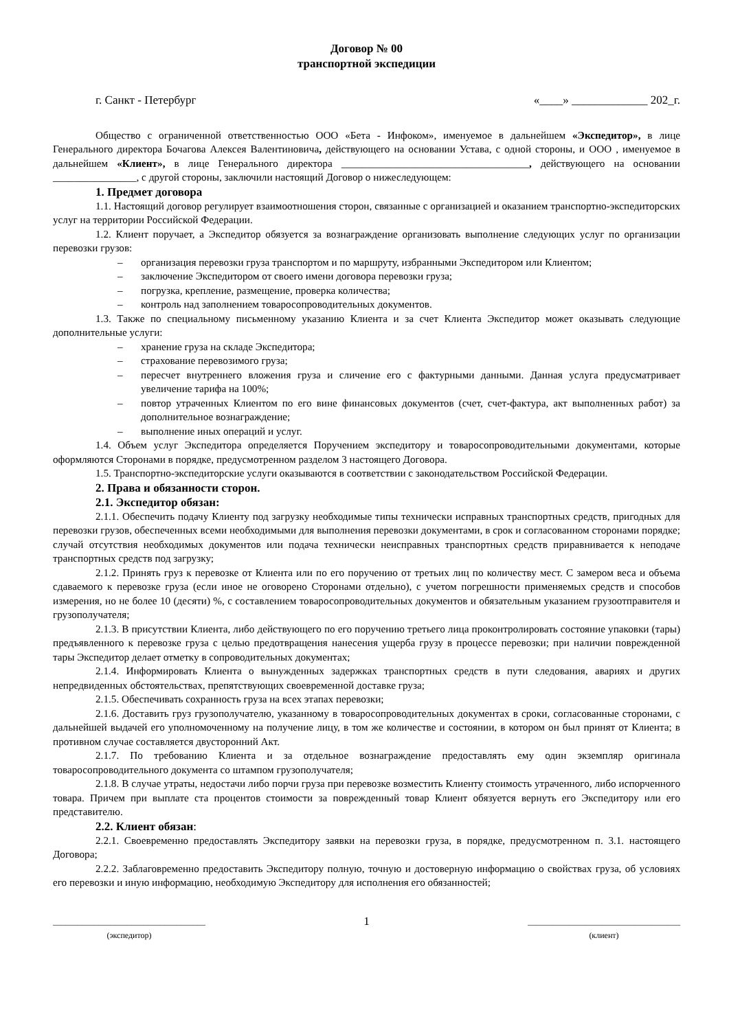Договор № 00
транспортной экспедиции
г. Санкт - Петербург «____» _____________ 202_г.
Общество с ограниченной ответственностью ООО «Бета - Инфоком», именуемое в дальнейшем «Экспедитор», в лице Генерального директора Бочагова Алексея Валентиновича, действующего на основании Устава, с одной стороны, и ООО , именуемое в дальнейшем «Клиент», в лице Генерального директора ____________________________________, действующего на основании ________________, с другой стороны, заключили настоящий Договор о нижеследующем:
1. Предмет договора
1.1. Настоящий договор регулирует взаимоотношения сторон, связанные с организацией и оказанием транспортно-экспедиторских услуг на территории Российской Федерации.
1.2. Клиент поручает, а Экспедитор обязуется за вознаграждение организовать выполнение следующих услуг по организации перевозки грузов:
– организация перевозки груза транспортом и по маршруту, избранными Экспедитором или Клиентом;
– заключение Экспедитором от своего имени договора перевозки груза;
– погрузка, крепление, размещение, проверка количества;
– контроль над заполнением товаросопроводительных документов.
1.3. Также по специальному письменному указанию Клиента и за счет Клиента Экспедитор может оказывать следующие дополнительные услуги:
– хранение груза на складе Экспедитора;
– страхование перевозимого груза;
– пересчет внутреннего вложения груза и сличение его с фактурными данными. Данная услуга предусматривает увеличение тарифа на 100%;
– повтор утраченных Клиентом по его вине финансовых документов (счет, счет-фактура, акт выполненных работ) за дополнительное вознаграждение;
– выполнение иных операций и услуг.
1.4. Объем услуг Экспедитора определяется Поручением экспедитору и товаросопроводительными документами, которые оформляются Сторонами в порядке, предусмотренном разделом 3 настоящего Договора.
1.5. Транспортно-экспедиторские услуги оказываются в соответствии с законодательством Российской Федерации.
2. Права и обязанности сторон.
2.1. Экспедитор обязан:
2.1.1. Обеспечить подачу Клиенту под загрузку необходимые типы технически исправных транспортных средств, пригодных для перевозки грузов, обеспеченных всеми необходимыми для выполнения перевозки документами, в срок и согласованном сторонами порядке; случай отсутствия необходимых документов или подача технически неисправных транспортных средств приравнивается к неподаче транспортных средств под загрузку;
2.1.2. Принять груз к перевозке от Клиента или по его поручению от третьих лиц по количеству мест. С замером веса и объема сдаваемого к перевозке груза (если иное не оговорено Сторонами отдельно), с учетом погрешности применяемых средств и способов измерения, но не более 10 (десяти) %, с составлением товаросопроводительных документов и обязательным указанием грузоотправителя и грузополучателя;
2.1.3. В присутствии Клиента, либо действующего по его поручению третьего лица проконтролировать состояние упаковки (тары) предъявленного к перевозке груза с целью предотвращения нанесения ущерба грузу в процессе перевозки; при наличии поврежденной тары Экспедитор делает отметку в сопроводительных документах;
2.1.4. Информировать Клиента о вынужденных задержках транспортных средств в пути следования, авариях и других непредвиденных обстоятельствах, препятствующих своевременной доставке груза;
2.1.5. Обеспечивать сохранность груза на всех этапах перевозки;
2.1.6. Доставить груз грузополучателю, указанному в товаросопроводительных документах в сроки, согласованные сторонами, с дальнейшей выдачей его уполномоченному на получение лицу, в том же количестве и состоянии, в котором он был принят от Клиента; в противном случае составляется двусторонний Акт.
2.1.7. По требованию Клиента и за отдельное вознаграждение предоставлять ему один экземпляр оригинала товаросопроводительного документа со штампом грузополучателя;
2.1.8. В случае утраты, недостачи либо порчи груза при перевозке возместить Клиенту стоимость утраченного, либо испорченного товара. Причем при выплате ста процентов стоимости за поврежденный товар Клиент обязуется вернуть его Экспедитору или его представителю.
2.2. Клиент обязан:
2.2.1. Своевременно предоставлять Экспедитору заявки на перевозки груза, в порядке, предусмотренном п. 3.1. настоящего Договора;
2.2.2. Заблаговременно предоставить Экспедитору полную, точную и достоверную информацию о свойствах груза, об условиях его перевозки и иную информацию, необходимую Экспедитору для исполнения его обязанностей;
_____________________________________
(экспедитор)
1
_____________________________________
(клиент)